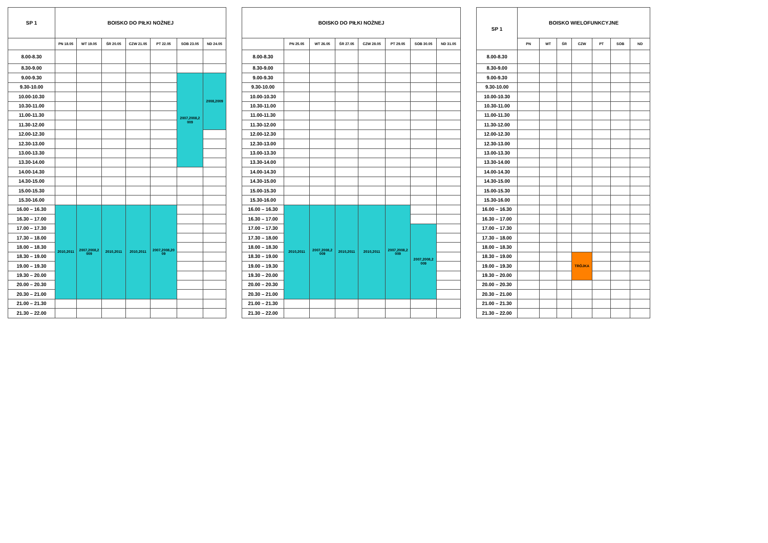| SP 1 | BOISKO DO PIŁKI NOŻNEJ | | | | | | |
| --- | --- | --- | --- | --- | --- | --- | --- |
| | PN 18.05 | WT 19.05 | ŚR 20.05 | CZW 21.05 | PT 22.05 | SOB 23.05 | ND 24.05 |
| 8.00-8.30 | | | | | | | |
| 8.30-9.00 | | | | | | | |
| 9.00-9.30 | | | | | | 2007,2008,2 009 | 2008,2009 |
| 9.30-10.00 | | | | | | | |
| 10.00-10.30 | | | | | | | |
| 10.30-11.00 | | | | | | | |
| 11.00-11.30 | | | | | | | |
| 11.30-12.00 | | | | | | | |
| 12.00-12.30 | | | | | | | |
| 12.30-13.00 | | | | | | | |
| 13.00-13.30 | | | | | | | |
| 13.30-14.00 | | | | | | | |
| 14.00-14.30 | | | | | | | |
| 14.30-15.00 | | | | | | | |
| 15.00-15.30 | | | | | | | |
| 15.30-16.00 | | | | | | | |
| 16.00 – 16.30 | 2010,2011 | 2007,2008,2 009 | 2010,2011 | 2010,2011 | 2007,2008,20 09 | | |
| 16.30 – 17.00 | | | | | | | |
| 17.00 – 17.30 | | | | | | | |
| 17.30 – 18.00 | | | | | | | |
| 18.00 – 18.30 | | | | | | | |
| 18.30 – 19.00 | | | | | | | |
| 19.00 – 19.30 | | | | | | | |
| 19.30 – 20.00 | | | | | | | |
| 20.00 – 20.30 | | | | | | | |
| 20.30 – 21.00 | | | | | | | |
| 21.00 – 21.30 | | | | | | | |
| 21.30 – 22.00 | | | | | | | |
| BOISKO DO PIŁKI NOŻNEJ | | | | | | | |
| --- | --- | --- | --- | --- | --- | --- | --- |
| | PN 25.05 | WT 26.05 | ŚR 27.05 | CZW 28.05 | PT 29.05 | SOB 30.05 | ND 31.05 |
| 8.00-8.30 | | | | | | | |
| 8.30-9.00 | | | | | | | |
| 9.00-9.30 | | | | | | | |
| 9.30-10.00 | | | | | | | |
| 10.00-10.30 | | | | | | | |
| 10.30-11.00 | | | | | | | |
| 11.00-11.30 | | | | | | | |
| 11.30-12.00 | | | | | | | |
| 12.00-12.30 | | | | | | | |
| 12.30-13.00 | | | | | | | |
| 13.00-13.30 | | | | | | | |
| 13.30-14.00 | | | | | | | |
| 14.00-14.30 | | | | | | | |
| 14.30-15.00 | | | | | | | |
| 15.00-15.30 | | | | | | | |
| 15.30-16.00 | | | | | | | |
| 16.00 – 16.30 | 2010,2011 | 2007,2008,2 009 | 2010,2011 | 2010,2011 | 2007,2008,2 009 | | |
| 16.30 – 17.00 | | | | | | | |
| 17.00 – 17.30 | | | | | | 2007,2008,2 009 | |
| 17.30 – 18.00 | | | | | | | |
| 18.00 – 18.30 | | | | | | | |
| 18.30 – 19.00 | | | | | | | |
| 19.00 – 19.30 | | | | | | | |
| 19.30 – 20.00 | | | | | | | |
| 20.00 – 20.30 | | | | | | | |
| 20.30 – 21.00 | | | | | | | |
| 21.00 – 21.30 | | | | | | | |
| 21.30 – 22.00 | | | | | | | |
| SP 1 | BOISKO WIELOFUNKCYJNE | | | | | | |
| --- | --- | --- | --- | --- | --- | --- | --- |
| | PN | WT | ŚR | CZW | PT | SOB | ND |
| 8.00-8.30 | | | | | | | |
| 8.30-9.00 | | | | | | | |
| 9.00-9.30 | | | | | | | |
| 9.30-10.00 | | | | | | | |
| 10.00-10.30 | | | | | | | |
| 10.30-11.00 | | | | | | | |
| 11.00-11.30 | | | | | | | |
| 11.30-12.00 | | | | | | | |
| 12.00-12.30 | | | | | | | |
| 12.30-13.00 | | | | | | | |
| 13.00-13.30 | | | | | | | |
| 13.30-14.00 | | | | | | | |
| 14.00-14.30 | | | | | | | |
| 14.30-15.00 | | | | | | | |
| 15.00-15.30 | | | | | | | |
| 15.30-16.00 | | | | | | | |
| 16.00 – 16.30 | | | | | | | |
| 16.30 – 17.00 | | | | | | | |
| 17.00 – 17.30 | | | | | | | |
| 17.30 – 18.00 | | | | | | | |
| 18.00 – 18.30 | | | | | | | |
| 18.30 – 19.00 | | | | TRÓJKA | | | |
| 19.00 – 19.30 | | | | | | | |
| 19.30 – 20.00 | | | | | | | |
| 20.00 – 20.30 | | | | | | | |
| 20.30 – 21.00 | | | | | | | |
| 21.00 – 21.30 | | | | | | | |
| 21.30 – 22.00 | | | | | | | |